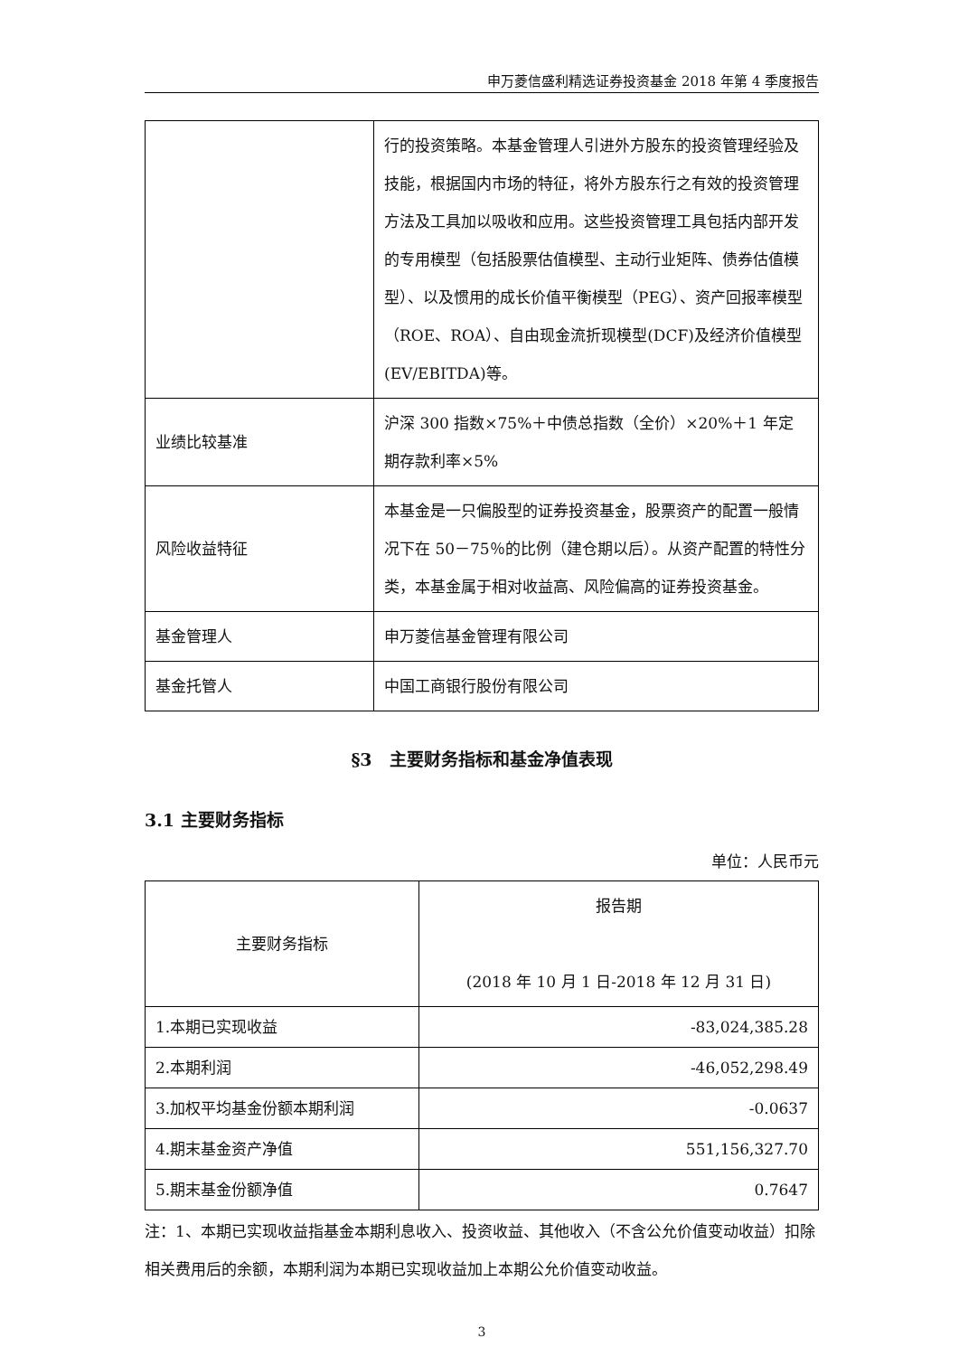申万菱信盛利精选证券投资基金 2018 年第 4 季度报告
| | 行的投资策略。本基金管理人引进外方股东的投资管理经验及技能，根据国内市场的特征，将外方股东行之有效的投资管理方法及工具加以吸收和应用。这些投资管理工具包括内部开发的专用模型（包括股票估值模型、主动行业矩阵、债券估值模型）、以及惯用的成长价值平衡模型（PEG）、资产回报率模型（ROE、ROA）、自由现金流折现模型(DCF)及经济价值模型(EV/EBITDA)等。 |
| 业绩比较基准 | 沪深 300 指数×75%＋中债总指数（全价）×20%＋1 年定期存款利率×5% |
| 风险收益特征 | 本基金是一只偏股型的证券投资基金，股票资产的配置一般情况下在 50－75％的比例（建仓期以后）。从资产配置的特性分类，本基金属于相对收益高、风险偏高的证券投资基金。 |
| 基金管理人 | 申万菱信基金管理有限公司 |
| 基金托管人 | 中国工商银行股份有限公司 |
§3　主要财务指标和基金净值表现
3.1 主要财务指标
单位：人民币元
| 主要财务指标 | 报告期 (2018 年 10 月 1 日-2018 年 12 月 31 日) |
| --- | --- |
| 1.本期已实现收益 | -83,024,385.28 |
| 2.本期利润 | -46,052,298.49 |
| 3.加权平均基金份额本期利润 | -0.0637 |
| 4.期末基金资产净值 | 551,156,327.70 |
| 5.期末基金份额净值 | 0.7647 |
注：1、本期已实现收益指基金本期利息收入、投资收益、其他收入（不含公允价值变动收益）扣除相关费用后的余额，本期利润为本期已实现收益加上本期公允价值变动收益。
3